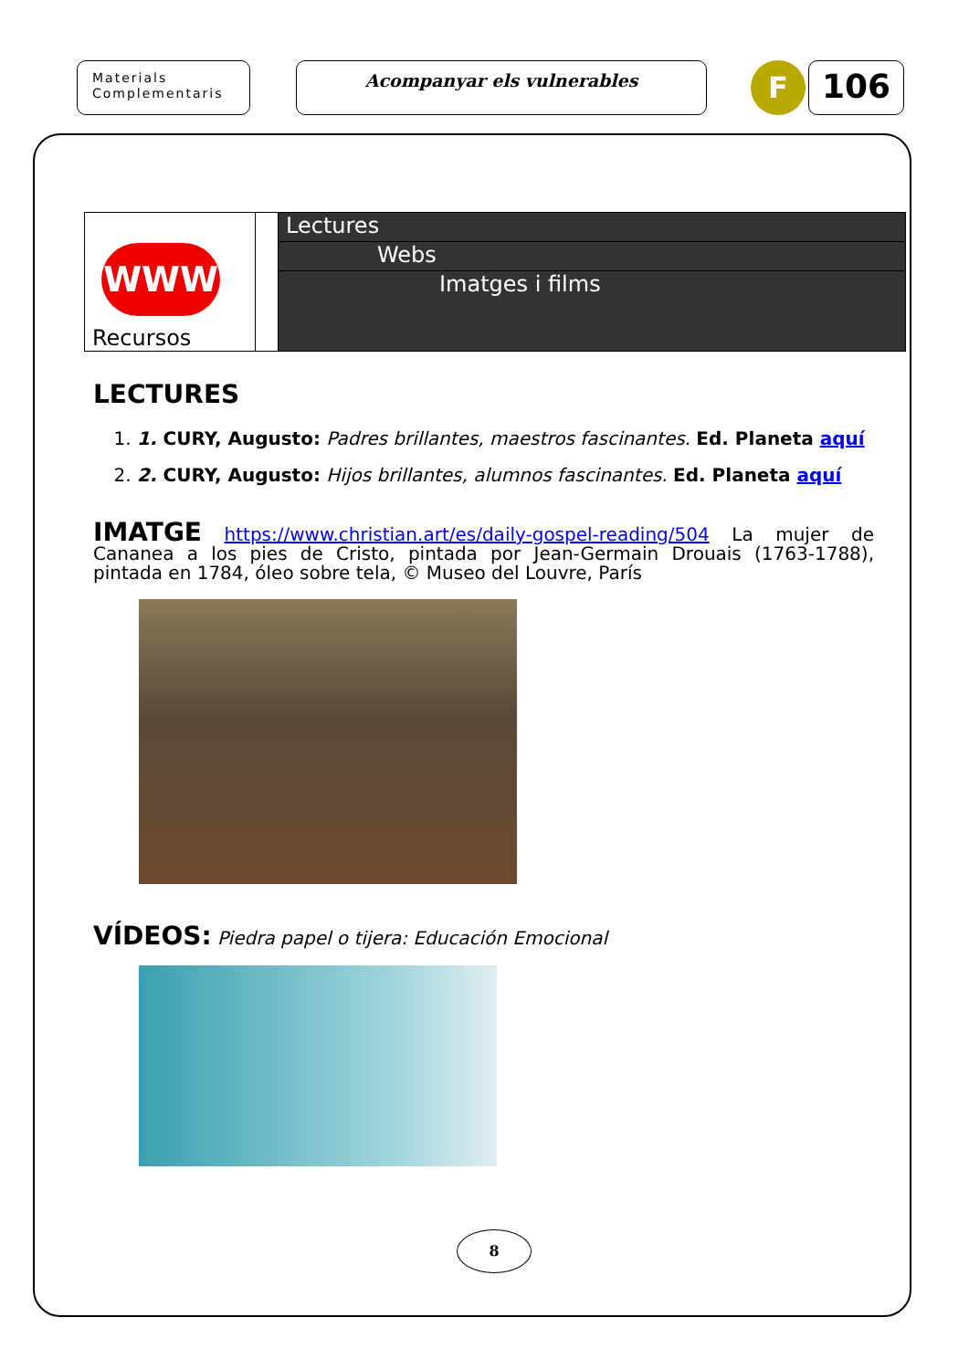Materials
Complementaris
Acompanyar els vulnerables F 106
| WWW Recursos | | Lectures Webs Imatges i films |
LECTURES
1. 1. CURY, Augusto: Padres brillantes, maestros fascinantes. Ed. Planeta aquí
2. 2. CURY, Augusto: Hijos brillantes, alumnos fascinantes. Ed. Planeta aquí
IMATGE https://www.christian.art/es/daily-gospel-reading/504 La mujer de Cananea a los pies de Cristo, pintada por Jean-Germain Drouais (1763-1788), pintada en 1784, óleo sobre tela, © Museo del Louvre, París
VÍDEOS: Piedra papel o tijera: Educación Emocional
8